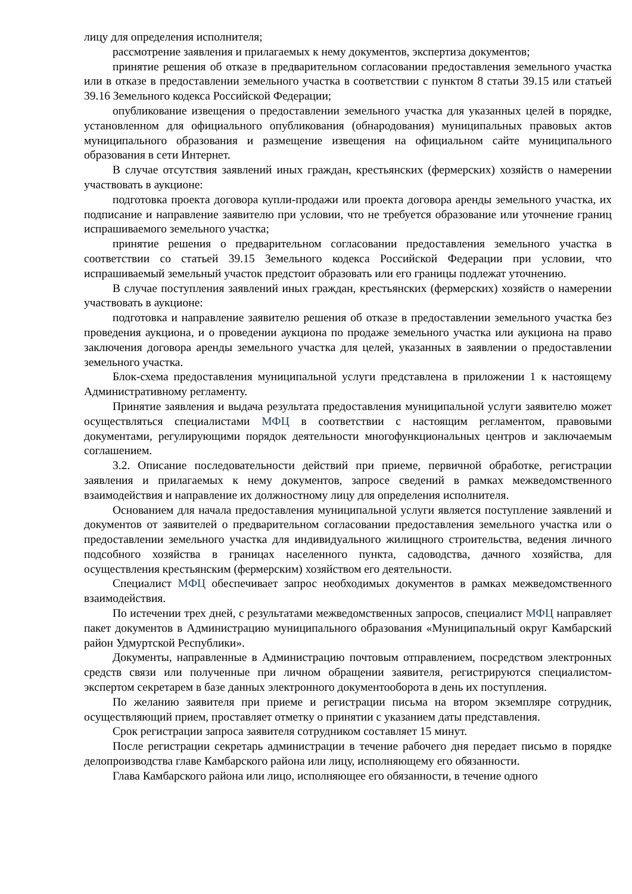лицу для определения исполнителя;
рассмотрение заявления и прилагаемых к нему документов, экспертиза документов;
принятие решения об отказе в предварительном согласовании предоставления земельного участка или в отказе в предоставлении земельного участка в соответствии с пунктом 8 статьи 39.15 или статьей 39.16 Земельного кодекса Российской Федерации;
опубликование извещения о предоставлении земельного участка для указанных целей в порядке, установленном для официального опубликования (обнародования) муниципальных правовых актов муниципального образования и размещение извещения на официальном сайте муниципального образования в сети Интернет.
В случае отсутствия заявлений иных граждан, крестьянских (фермерских) хозяйств о намерении участвовать в аукционе:
подготовка проекта договора купли-продажи или проекта договора аренды земельного участка, их подписание и направление заявителю при условии, что не требуется образование или уточнение границ испрашиваемого земельного участка;
принятие решения о предварительном согласовании предоставления земельного участка в соответствии со статьей 39.15 Земельного кодекса Российской Федерации при условии, что испрашиваемый земельный участок предстоит образовать или его границы подлежат уточнению.
В случае поступления заявлений иных граждан, крестьянских (фермерских) хозяйств о намерении участвовать в аукционе:
подготовка и направление заявителю решения об отказе в предоставлении земельного участка без проведения аукциона, и о проведении аукциона по продаже земельного участка или аукциона на право заключения договора аренды земельного участка для целей, указанных в заявлении о предоставлении земельного участка.
Блок-схема предоставления муниципальной услуги представлена в приложении 1 к настоящему Административному регламенту.
Принятие заявления и выдача результата предоставления муниципальной услуги заявителю может осуществляться специалистами МФЦ в соответствии с настоящим регламентом, правовыми документами, регулирующими порядок деятельности многофункциональных центров и заключаемым соглашением.
3.2. Описание последовательности действий при приеме, первичной обработке, регистрации заявления и прилагаемых к нему документов, запросе сведений в рамках межведомственного взаимодействия и направление их должностному лицу для определения исполнителя.
Основанием для начала предоставления муниципальной услуги является поступление заявлений и документов от заявителей о предварительном согласовании предоставления земельного участка или о предоставлении земельного участка для индивидуального жилищного строительства, ведения личного подсобного хозяйства в границах населенного пункта, садоводства, дачного хозяйства, для осуществления крестьянским (фермерским) хозяйством его деятельности.
Специалист МФЦ обеспечивает запрос необходимых документов в рамках межведомственного взаимодействия.
По истечении трех дней, с результатами межведомственных запросов, специалист МФЦ направляет пакет документов в Администрацию муниципального образования «Муниципальный округ Камбарский район Удмуртской Республики».
Документы, направленные в Администрацию почтовым отправлением, посредством электронных средств связи или полученные при личном обращении заявителя, регистрируются специалистом-экспертом секретарем в базе данных электронного документооборота в день их поступления.
По желанию заявителя при приеме и регистрации письма на втором экземпляре сотрудник, осуществляющий прием, проставляет отметку о принятии с указанием даты представления.
Срок регистрации запроса заявителя сотрудником составляет 15 минут.
После регистрации секретарь администрации в течение рабочего дня передает письмо в порядке делопроизводства главе Камбарского района или лицу, исполняющему его обязанности.
Глава Камбарского района или лицо, исполняющее его обязанности, в течение одного